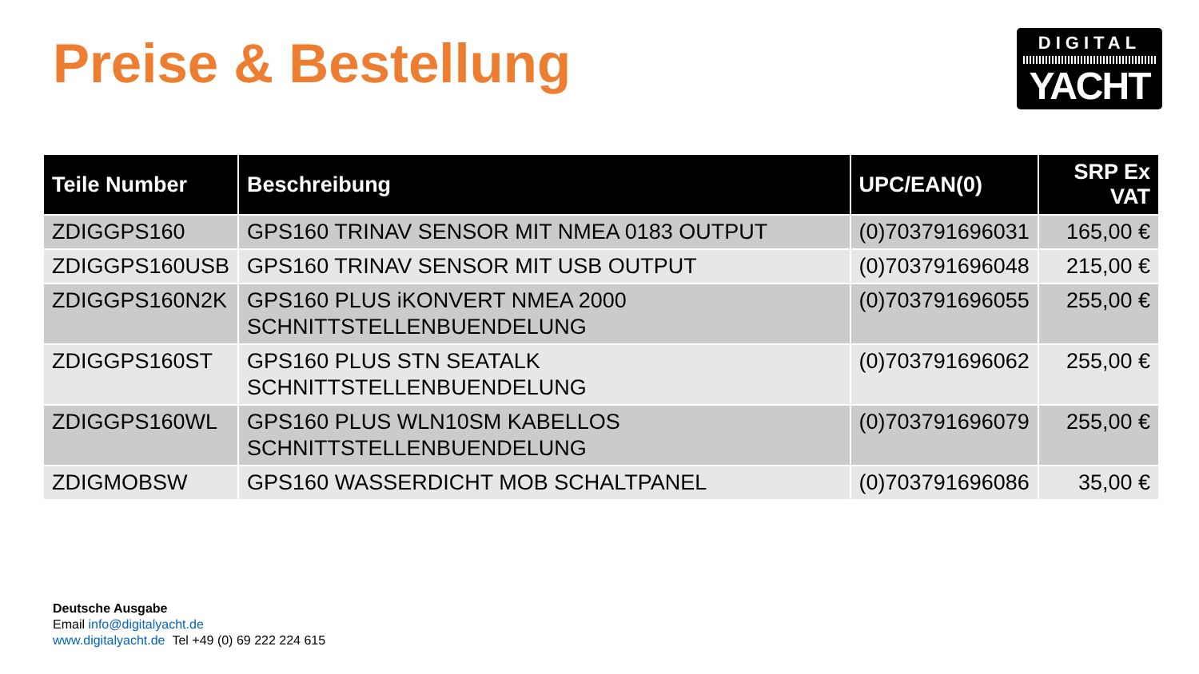Preise & Bestellung
DIGITAL
YACHT
| Teile Number | Beschreibung | UPC/EAN(0) | SRP Ex VAT |
| --- | --- | --- | --- |
| ZDIGGPS160 | GPS160 TRINAV SENSOR MIT NMEA 0183 OUTPUT | (0)703791696031 | 165,00 € |
| ZDIGGPS160USB | GPS160 TRINAV SENSOR MIT USB OUTPUT | (0)703791696048 | 215,00 € |
| ZDIGGPS160N2K | GPS160 PLUS iKONVERT NMEA 2000 SCHNITTSTELLENBUENDELUNG | (0)703791696055 | 255,00 € |
| ZDIGGPS160ST | GPS160 PLUS STN SEATALK SCHNITTSTELLENBUENDELUNG | (0)703791696062 | 255,00 € |
| ZDIGGPS160WL | GPS160 PLUS WLN10SM KABELLOS SCHNITTSTELLENBUENDELUNG | (0)703791696079 | 255,00 € |
| ZDIGMOBSW | GPS160 WASSERDICHT MOB SCHALTPANEL | (0)703791696086 | 35,00 € |
Deutsche Ausgabe
Email info@digitalyacht.de
www.digitalyacht.de Tel +49 (0) 69 222 224 615